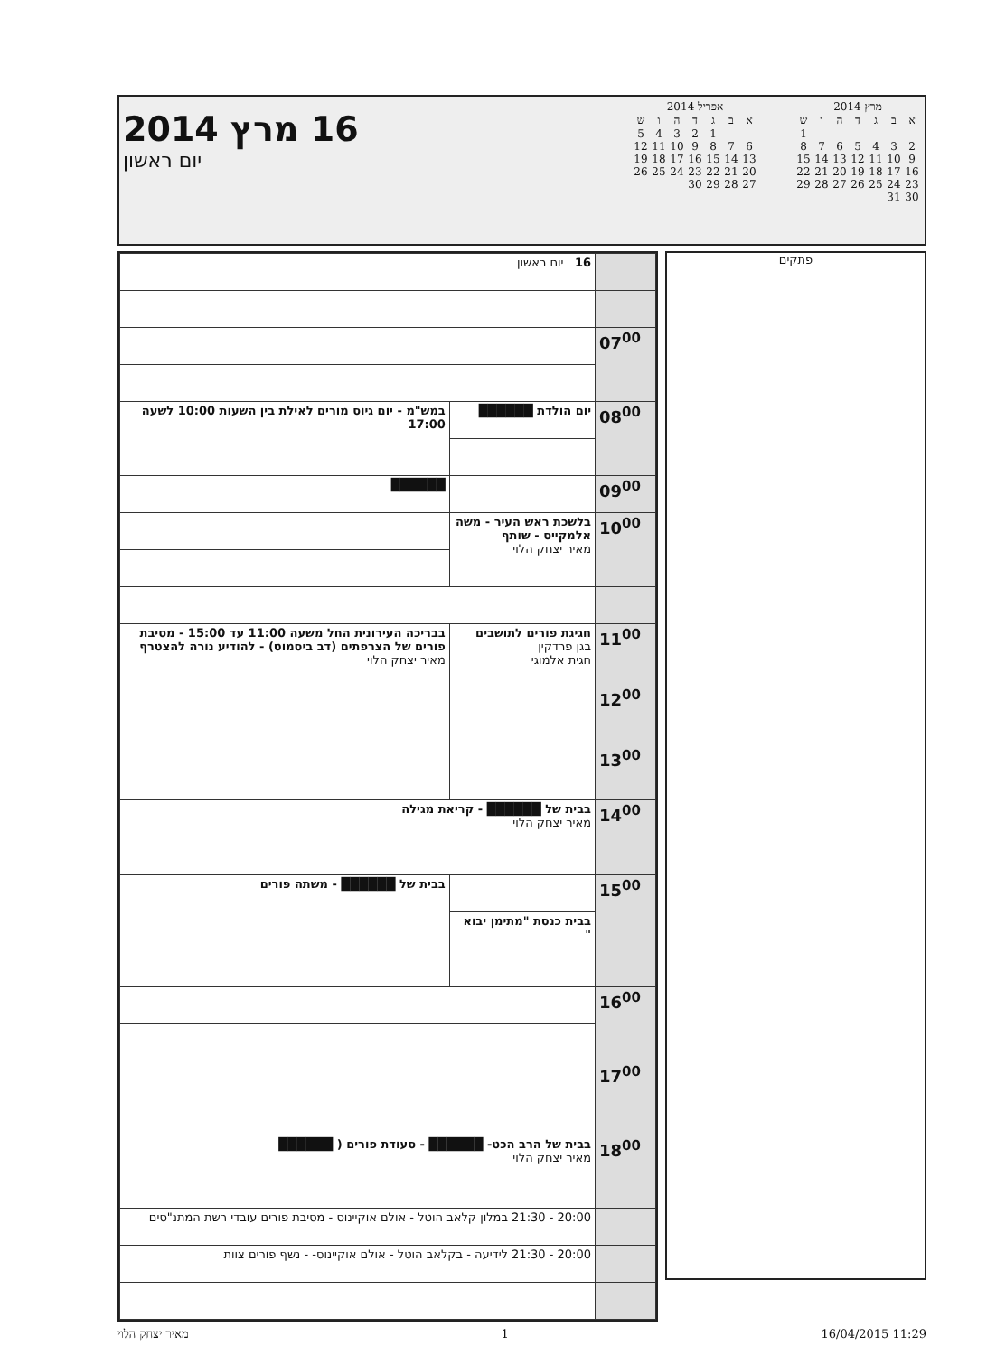מרץ 2014
| א | ב | ג | ד | ה | ו | ש |
| --- | --- | --- | --- | --- | --- | --- |
| | | | | | | 1 |
| 2 | 3 | 4 | 5 | 6 | 7 | 8 |
| 9 | 10 | 11 | 12 | 13 | 14 | 15 |
| 16 | 17 | 18 | 19 | 20 | 21 | 22 |
| 23 | 24 | 25 | 26 | 27 | 28 | 29 |
| 30 | 31 | | | | | |
אפריל 2014
| א | ב | ג | ד | ה | ו | ש |
| --- | --- | --- | --- | --- | --- | --- |
| | | 1 | 2 | 3 | 4 | 5 |
| 6 | 7 | 8 | 9 | 10 | 11 | 12 |
| 13 | 14 | 15 | 16 | 17 | 18 | 19 |
| 20 | 21 | 22 | 23 | 24 | 25 | 26 |
| 27 | 28 | 29 | 30 | | | |
16 מרץ 2014
יום ראשון
פתקים
| | 16 יום ראשון | |
| 07<sup>00</sup> | | |
| 08<sup>00</sup> | יום הולדת ██████ | במש"מ - יום גיוס מורים לאילת בין השעות 10:00 לשעה 17:00 |
| 09<sup>00</sup> | | ██████ |
| | בלשכת ראש העיר - משה אלמקייס - שותף מאיר יצחק הלוי | |
| 10<sup>00</sup> | | |
| 11<sup>00</sup> 12<sup>00</sup> 13<sup>00</sup> | חגיגת פורים לתושבים בגן פרדקין חגית אלמוגי | בבריכה העירונית החל משעה 11:00 עד 15:00 - מסיבת פורים של הצרפתים (דב ביסמוט) - להודיע נורה להצטרף מאיר יצחק הלוי |
| 14<sup>00</sup> | בבית של ██████ - קריאת מגילה מאיר יצחק הלוי | |
| 15<sup>00</sup> | | בבית של ██████ - משתה פורים |
| | בבית כנסת "מתימן יבוא " | |
| 16<sup>00</sup> | | |
| 17<sup>00</sup> | | |
| 18<sup>00</sup> | בבית של הרב הכט- ██████ - סעודת פורים ( ██████ מאיר יצחק הלוי | |
| | 20:00 - 21:30 במלון קלאב הוטל - אולם אוקיינוס - מסיבת פורים עובדי רשת המתנ"סים | |
| | 20:00 - 21:30 לידיעה - בקלאב הוטל - אולם אוקיינוס- - נשף פורים צוות | |
מאיר יצחק הלוי 1 16/04/2015 11:29